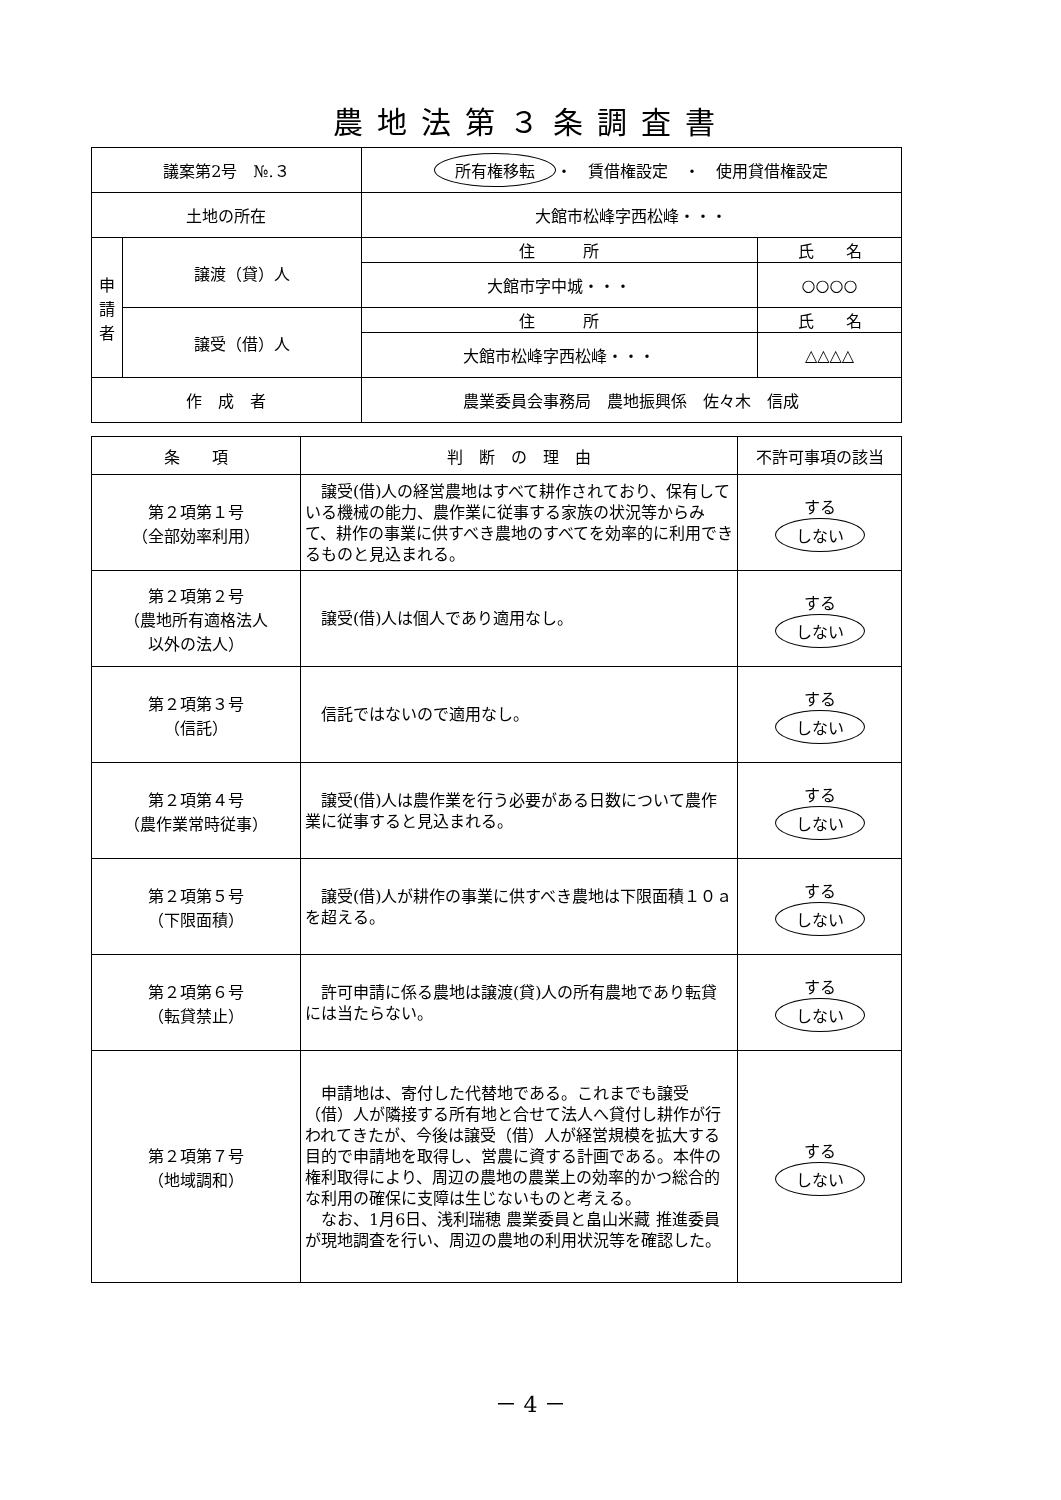農地法第３条調査書
| 議案第2号 №.３ | | 所有権移転 ・ 賃借権設定 ・ 使用貸借権設定 | |
| 土地の所在 | | 大館市松峰字西松峰・・・ | |
| 申 請 者 | 譲渡（貸）人 | 住 所 | 氏 名 |
| | | 大館市字中城・・・ | ○○○○ |
| | 譲受（借）人 | 住 所 | 氏 名 |
| | | 大館市松峰字西松峰・・・ | △△△△ |
| 作 成 者 | | 農業委員会事務局 農地振興係 佐々木 信成 | |
| 条 項 | 判 断 の 理 由 | 不許可事項の該当 |
| --- | --- | --- |
| 第２項第１号 （全部効率利用） | 譲受(借)人の経営農地はすべて耕作されており、保有している機械の能力、農作業に従事する家族の状況等からみて、耕作の事業に供すべき農地のすべてを効率的に利用できるものと見込まれる。 | する しない |
| 第２項第２号 （農地所有適格法人 以外の法人） | 譲受(借)人は個人であり適用なし。 | する しない |
| 第２項第３号 （信託） | 信託ではないので適用なし。 | する しない |
| 第２項第４号 （農作業常時従事） | 譲受(借)人は農作業を行う必要がある日数について農作業に従事すると見込まれる。 | する しない |
| 第２項第５号 （下限面積） | 譲受(借)人が耕作の事業に供すべき農地は下限面積１０ａを超える。 | する しない |
| 第２項第６号 （転貸禁止） | 許可申請に係る農地は譲渡(貸)人の所有農地であり転貸には当たらない。 | する しない |
| 第２項第７号 （地域調和） | 申請地は、寄付した代替地である。これまでも譲受（借）人が隣接する所有地と合せて法人へ貸付し耕作が行われてきたが、今後は譲受（借）人が経営規模を拡大する目的で申請地を取得し、営農に資する計画である。本件の権利取得により、周辺の農地の農業上の効率的かつ総合的な利用の確保に支障は生じないものと考える。 なお、1月6日、浅利瑞穂 農業委員と畠山米藏 推進委員が現地調査を行い、周辺の農地の利用状況等を確認した。 | する しない |
－ 4 －